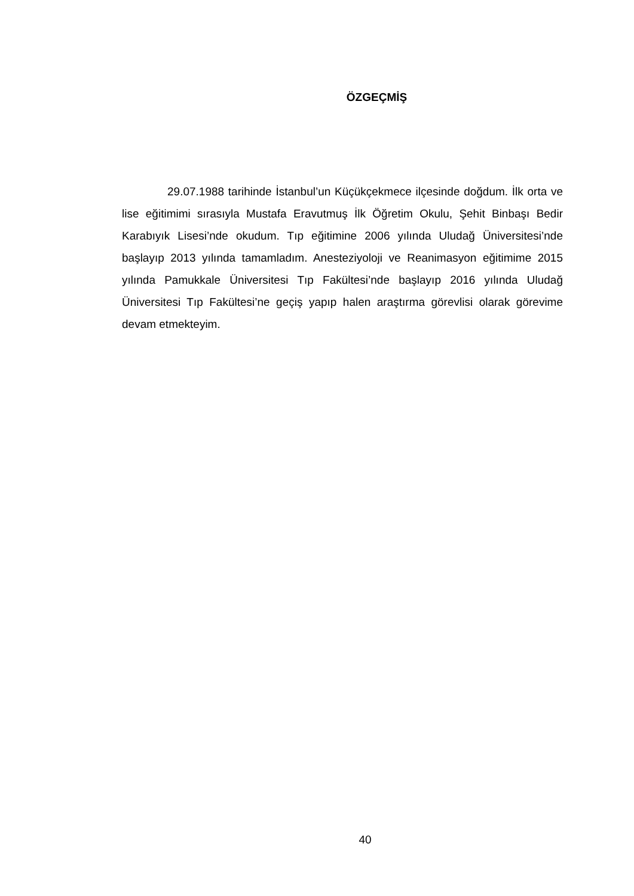ÖZGEÇMİŞ
29.07.1988 tarihinde İstanbul’un Küçükçekmece ilçesinde doğdum. İlk orta ve lise eğitimimi sırasıyla Mustafa Eravutmuş İlk Öğretim Okulu, Şehit Binbaşı Bedir Karabıyık Lisesi’nde okudum. Tıp eğitimine 2006 yılında Uludağ Üniversitesi’nde başlayıp 2013 yılında tamamladım. Anesteziyoloji ve Reanimasyon eğitimime 2015 yılında Pamukkale Üniversitesi Tıp Fakültesi’nde başlayıp 2016 yılında Uludağ Üniversitesi Tıp Fakültesi’ne geçiş yapıp halen araştırma görevlisi olarak görevime devam etmekteyim.
40